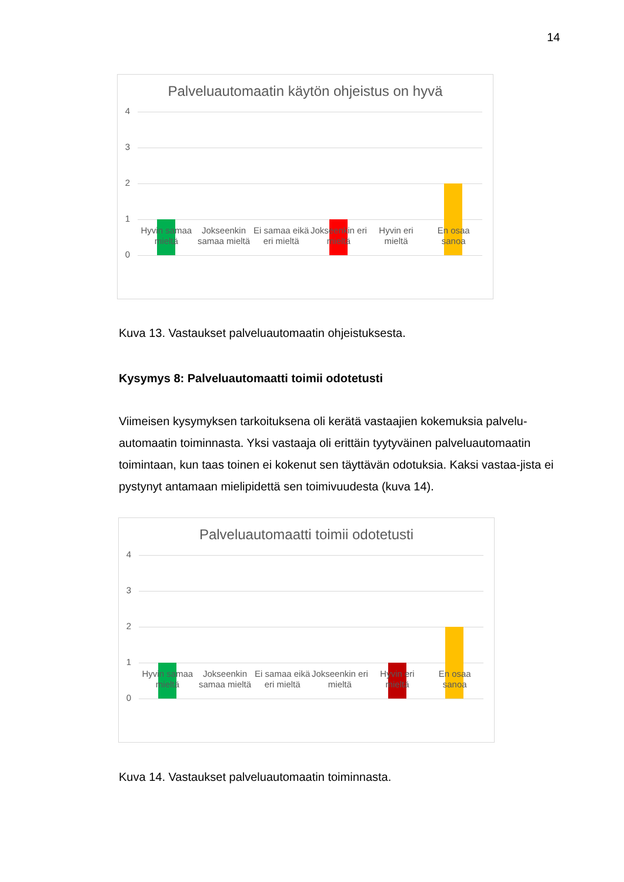14
Palveluautomaatin käytön ohjeistus on hyvä
4
3
2
1
0
Hyvin samaa mieltä Jokseenkin samaa mieltä Ei samaa eikä eri mieltä Jokseenkin eri mieltä Hyvin eri mieltä En osaa sanoa
Kuva 13. Vastaukset palveluautomaatin ohjeistuksesta.
Kysymys 8: Palveluautomaatti toimii odotetusti
Viimeisen kysymyksen tarkoituksena oli kerätä vastaajien kokemuksia palvelu-automaatin toiminnasta. Yksi vastaaja oli erittäin tyytyväinen palveluautomaatin toimintaan, kun taas toinen ei kokenut sen täyttävän odotuksia. Kaksi vastaa-jista ei pystynyt antamaan mielipidettä sen toimivuudesta (kuva 14).
Palveluautomaatti toimii odotetusti
4
3
2
1
0
Hyvin samaa mieltä Jokseenkin samaa mieltä Ei samaa eikä eri mieltä Jokseenkin eri mieltä Hyvin eri mieltä En osaa sanoa
Kuva 14. Vastaukset palveluautomaatin toiminnasta.